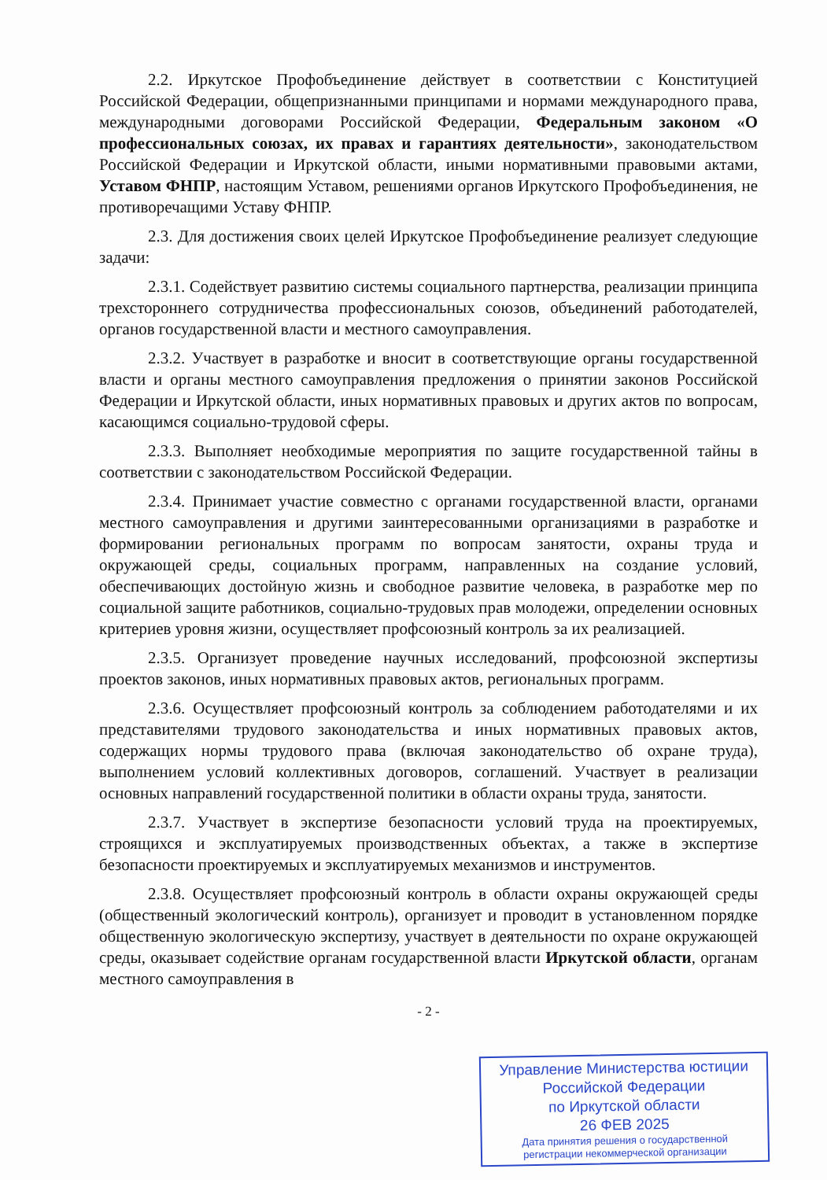2.2. Иркутское Профобъединение действует в соответствии с Конституцией Российской Федерации, общепризнанными принципами и нормами международного права, международными договорами Российской Федерации, Федеральным законом «О профессиональных союзах, их правах и гарантиях деятельности», законодательством Российской Федерации и Иркутской области, иными нормативными правовыми актами, Уставом ФНПР, настоящим Уставом, решениями органов Иркутского Профобъединения, не противоречащими Уставу ФНПР.
2.3. Для достижения своих целей Иркутское Профобъединение реализует следующие задачи:
2.3.1. Содействует развитию системы социального партнерства, реализации принципа трехстороннего сотрудничества профессиональных союзов, объединений работодателей, органов государственной власти и местного самоуправления.
2.3.2. Участвует в разработке и вносит в соответствующие органы государственной власти и органы местного самоуправления предложения о принятии законов Российской Федерации и Иркутской области, иных нормативных правовых и других актов по вопросам, касающимся социально-трудовой сферы.
2.3.3. Выполняет необходимые мероприятия по защите государственной тайны в соответствии с законодательством Российской Федерации.
2.3.4. Принимает участие совместно с органами государственной власти, органами местного самоуправления и другими заинтересованными организациями в разработке и формировании региональных программ по вопросам занятости, охраны труда и окружающей среды, социальных программ, направленных на создание условий, обеспечивающих достойную жизнь и свободное развитие человека, в разработке мер по социальной защите работников, социально-трудовых прав молодежи, определении основных критериев уровня жизни, осуществляет профсоюзный контроль за их реализацией.
2.3.5. Организует проведение научных исследований, профсоюзной экспертизы проектов законов, иных нормативных правовых актов, региональных программ.
2.3.6. Осуществляет профсоюзный контроль за соблюдением работодателями и их представителями трудового законодательства и иных нормативных правовых актов, содержащих нормы трудового права (включая законодательство об охране труда), выполнением условий коллективных договоров, соглашений. Участвует в реализации основных направлений государственной политики в области охраны труда, занятости.
2.3.7. Участвует в экспертизе безопасности условий труда на проектируемых, строящихся и эксплуатируемых производственных объектах, а также в экспертизе безопасности проектируемых и эксплуатируемых механизмов и инструментов.
2.3.8. Осуществляет профсоюзный контроль в области охраны окружающей среды (общественный экологический контроль), организует и проводит в установленном порядке общественную экологическую экспертизу, участвует в деятельности по охране окружающей среды, оказывает содействие органам государственной власти Иркутской области, органам местного самоуправления в
- 2 -
Управление Министерства юстиции
Российской Федерации
по Иркутской области
26 ФЕВ 2025
Дата принятия решения о государственной
регистрации некоммерческой организации